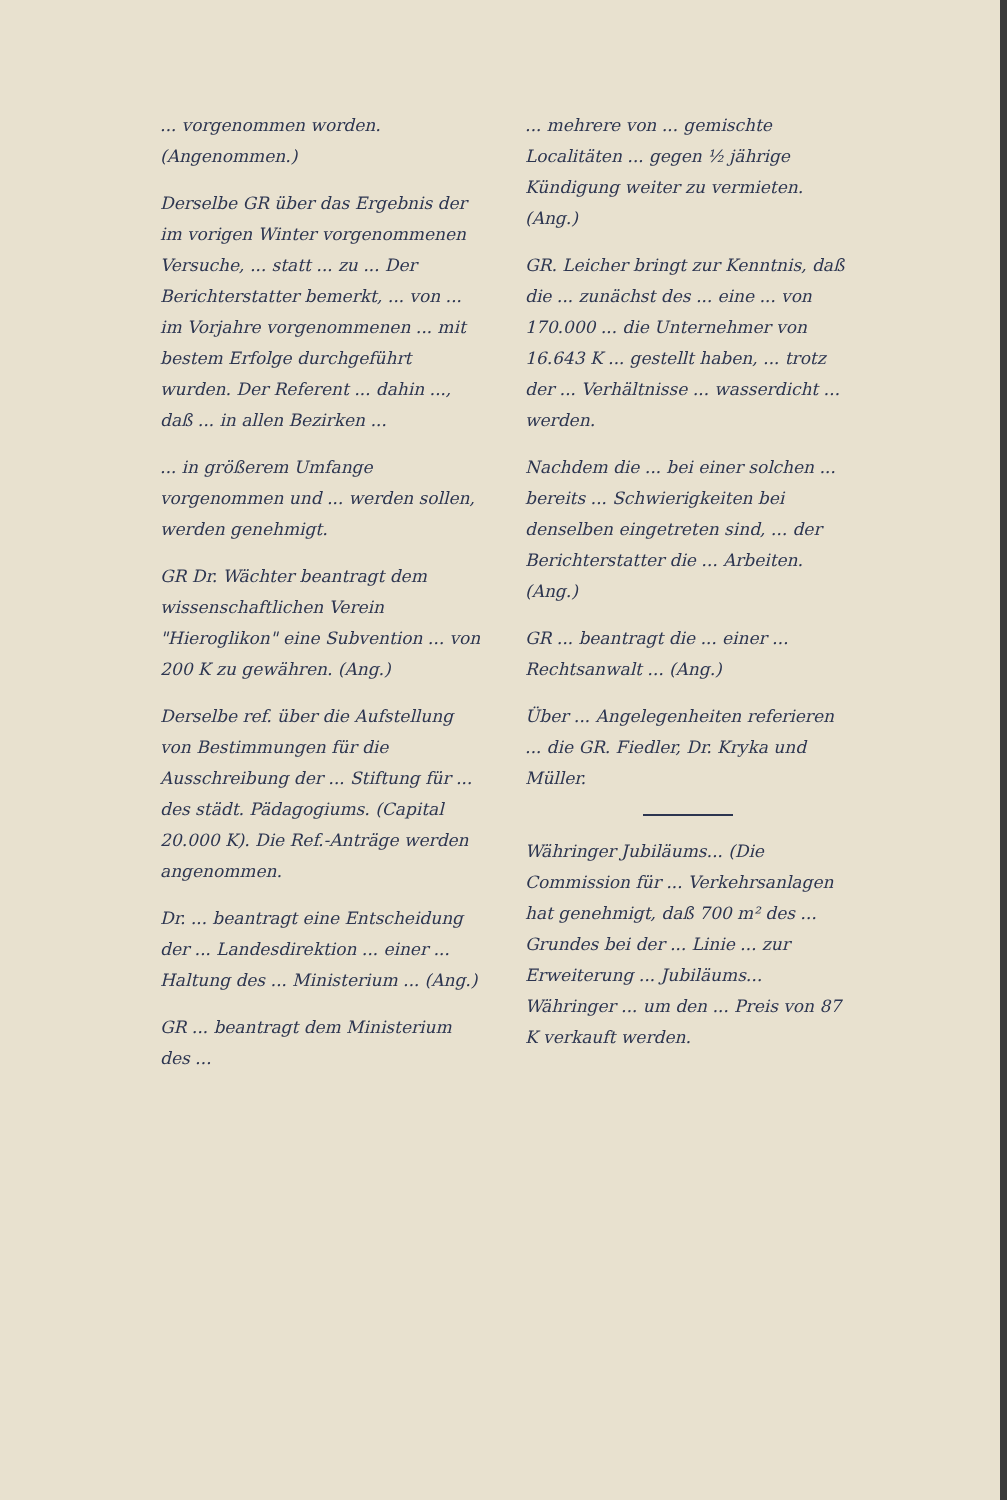... vorgenommen worden. (Angenommen.)
Derselbe GR über das Ergebnis der im vorigen Winter vorgenommenen Versuche, ... statt ... zu ... Der Berichterstatter bemerkt, ... von ... im Vorjahre vorgenommenen ... mit bestem Erfolge durchgeführt wurden. Der Referent ... dahin ..., daß ... in allen Bezirken ...
... in größerem Umfange vorgenommen und ... werden sollen, werden genehmigt.
GR Dr. Wächter beantragt dem wissenschaftlichen Verein "Hieroglikon" eine Subvention ... von 200 K zu gewähren. (Ang.)
Derselbe ref. über die Aufstellung von Bestimmungen für die Ausschreibung der ... Stiftung für ... des städt. Pädagogiums. (Capital 20.000 K). Die Ref.-Anträge werden angenommen.
Dr. ... beantragt eine Entscheidung der ... Landesdirektion ... einer ... Haltung des ... Ministerium ... (Ang.)
GR ... beantragt dem Ministerium des ...
... mehrere von ... gemischte Localitäten ... gegen ½ jährige Kündigung weiter zu vermieten. (Ang.)
GR. Leicher bringt zur Kenntnis, daß die ... zunächst des ... eine ... von 170.000 ... die Unternehmer von 16.643 K ... gestellt haben, ... trotz der ... Verhältnisse ... wasserdicht ... werden.
Nachdem die ... bei einer solchen ... bereits ... Schwierigkeiten bei denselben eingetreten sind, ... der Berichterstatter die ... Arbeiten. (Ang.)
GR ... beantragt die ... einer ... Rechtsanwalt ... (Ang.)
Über ... Angelegenheiten referieren ... die GR. Fiedler, Dr. Kryka und Müller.
Währinger Jubiläums... (Die Commission für ... Verkehrsanlagen hat genehmigt, daß 700 m² des ... Grundes bei der ... Linie ... zur Erweiterung ... Jubiläums... Währinger ... um den ... Preis von 87 K verkauft werden.